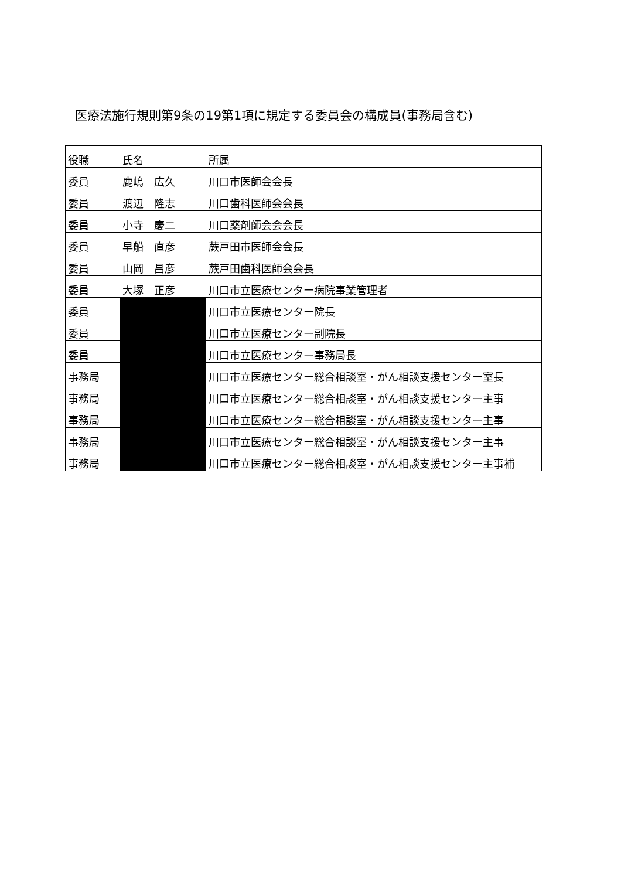医療法施行規則第9条の19第1項に規定する委員会の構成員(事務局含む)
| 役職 | 氏名 | 所属 |
| 委員 | 鹿嶋 広久 | 川口市医師会会長 |
| 委員 | 渡辺 隆志 | 川口歯科医師会会長 |
| 委員 | 小寺 慶二 | 川口薬剤師会会会長 |
| 委員 | 早船 直彦 | 蕨戸田市医師会会長 |
| 委員 | 山岡 昌彦 | 蕨戸田歯科医師会会長 |
| 委員 | 大塚 正彦 | 川口市立医療センター病院事業管理者 |
| 委員 | | 川口市立医療センター院長 |
| 委員 | | 川口市立医療センター副院長 |
| 委員 | | 川口市立医療センター事務局長 |
| 事務局 | | 川口市立医療センター総合相談室・がん相談支援センター室長 |
| 事務局 | | 川口市立医療センター総合相談室・がん相談支援センター主事 |
| 事務局 | | 川口市立医療センター総合相談室・がん相談支援センター主事 |
| 事務局 | | 川口市立医療センター総合相談室・がん相談支援センター主事 |
| 事務局 | | 川口市立医療センター総合相談室・がん相談支援センター主事補 |